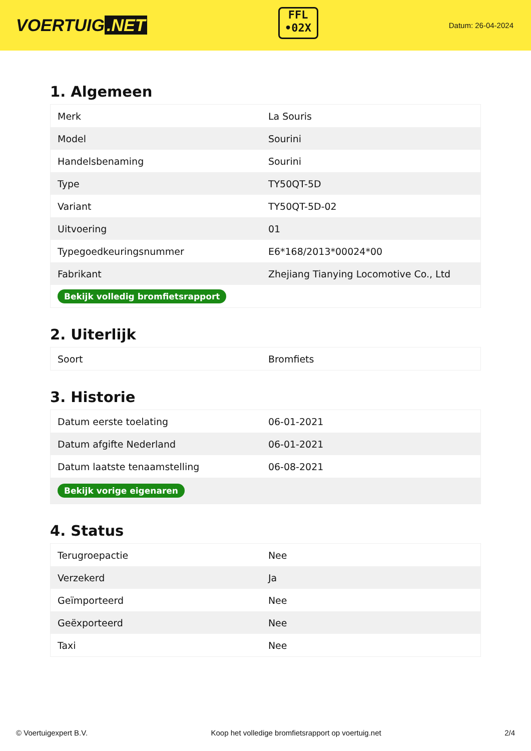VOERTUIG.NET
FFL
•02X
Datum: 26-04-2024
1. Algemeen
| Merk | La Souris |
| Model | Sourini |
| Handelsbenaming | Sourini |
| Type | TY50QT-5D |
| Variant | TY50QT-5D-02 |
| Uitvoering | 01 |
| Typegoedkeuringsnummer | E6*168/2013*00024*00 |
| Fabrikant | Zhejiang Tianying Locomotive Co., Ltd |
| Bekijk volledig bromfietsrapport | |
2. Uiterlijk
| Soort | Bromfiets |
3. Historie
| Datum eerste toelating | 06-01-2021 |
| Datum afgifte Nederland | 06-01-2021 |
| Datum laatste tenaamstelling | 06-08-2021 |
| Bekijk vorige eigenaren | |
4. Status
| Terugroepactie | Nee |
| Verzekerd | Ja |
| Geïmporteerd | Nee |
| Geëxporteerd | Nee |
| Taxi | Nee |
© Voertuigexpert B.V. Koop het volledige bromfietsrapport op voertuig.net 2/4